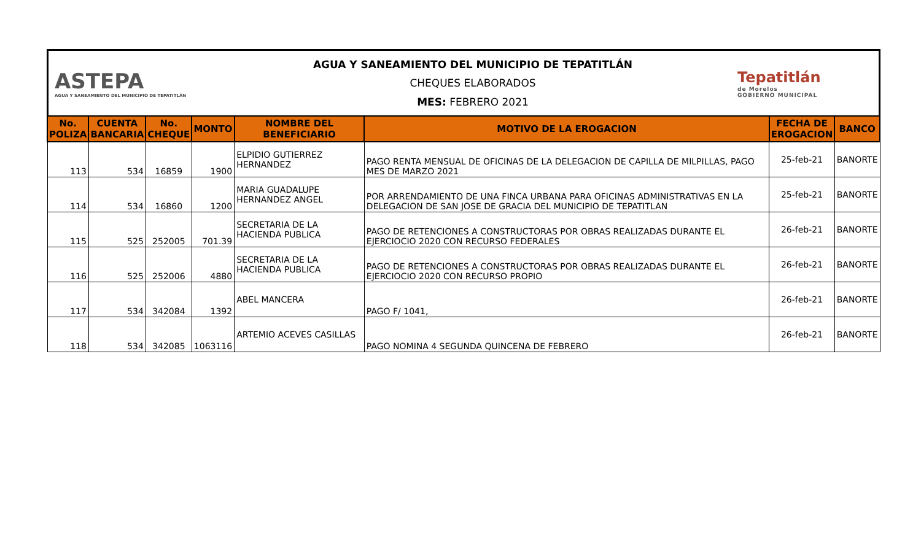ASTEPA
AGUA Y SANEAMIENTO DEL MUNICIPIO DE TEPATITLÁN
AGUA Y SANEAMIENTO DEL MUNICIPIO DE TEPATITLÁN
CHEQUES ELABORADOS
MES: FEBRERO 2021
Tepatitlán
de Morelos
GOBIERNO MUNICIPAL
| No. POLIZA | CUENTA BANCARIA | No. CHEQUE | MONTO | NOMBRE DEL BENEFICIARIO | MOTIVO DE LA EROGACION | FECHA DE EROGACION | BANCO |
| --- | --- | --- | --- | --- | --- | --- | --- |
| 113 | 534 | 16859 | 1900 | ELPIDIO GUTIERREZ HERNANDEZ | PAGO RENTA MENSUAL DE OFICINAS DE LA DELEGACION DE CAPILLA DE MILPILLAS, PAGO MES DE MARZO 2021 | 25-feb-21 | BANORTE |
| 114 | 534 | 16860 | 1200 | MARIA GUADALUPE HERNANDEZ ANGEL | POR ARRENDAMIENTO DE UNA FINCA URBANA PARA OFICINAS ADMINISTRATIVAS EN LA DELEGACION DE SAN JOSE DE GRACIA DEL MUNICIPIO DE TEPATITLAN | 25-feb-21 | BANORTE |
| 115 | 525 | 252005 | 701.39 | SECRETARIA DE LA HACIENDA PUBLICA | PAGO DE RETENCIONES A CONSTRUCTORAS POR OBRAS REALIZADAS DURANTE EL EJERCIOCIO 2020 CON RECURSO FEDERALES | 26-feb-21 | BANORTE |
| 116 | 525 | 252006 | 4880 | SECRETARIA DE LA HACIENDA PUBLICA | PAGO DE RETENCIONES A CONSTRUCTORAS POR OBRAS REALIZADAS DURANTE EL EJERCIOCIO 2020 CON RECURSO PROPIO | 26-feb-21 | BANORTE |
| 117 | 534 | 342084 | 1392 | ABEL MANCERA | PAGO F/ 1041, | 26-feb-21 | BANORTE |
| 118 | 534 | 342085 | 1063116 | ARTEMIO ACEVES CASILLAS | PAGO NOMINA 4 SEGUNDA QUINCENA DE FEBRERO | 26-feb-21 | BANORTE |